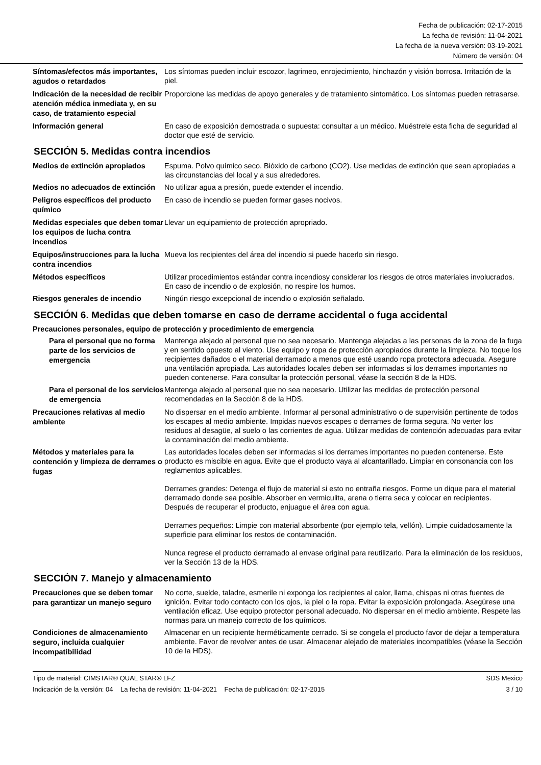Fecha de publicación: 02-17-2015
La fecha de revisión: 11-04-2021
La fecha de la nueva versión: 03-19-2021
Número de versión: 04
Síntomas/efectos más importantes, agudos o retardados
Los síntomas pueden incluir escozor, lagrimeo, enrojecimiento, hinchazón y visión borrosa. Irritación de la piel.
Indicación de la necesidad de recibir atención médica inmediata y, en su caso, de tratamiento especial
Proporcione las medidas de apoyo generales y de tratamiento sintomático. Los síntomas pueden retrasarse.
Información general
En caso de exposición demostrada o supuesta: consultar a un médico. Muéstrele esta ficha de seguridad al doctor que esté de servicio.
SECCIÓN 5. Medidas contra incendios
Medios de extinción apropiados
Espuma. Polvo químico seco. Bióxido de carbono (CO2). Use medidas de extinción que sean apropiadas a las circunstancias del local y a sus alrededores.
Medios no adecuados de extinción
No utilizar agua a presión, puede extender el incendio.
Peligros específicos del producto químico
En caso de incendio se pueden formar gases nocivos.
Medidas especiales que deben tomar los equipos de lucha contra incendios
Llevar un equipamiento de protección apropriado.
Equipos/instrucciones para la lucha contra incendios
Mueva los recipientes del área del incendio si puede hacerlo sin riesgo.
Métodos específicos
Utilizar procedimientos estándar contra incendiosy considerar los riesgos de otros materiales involucrados. En caso de incendio o de explosión, no respire los humos.
Riesgos generales de incendio
Ningún riesgo excepcional de incendio o explosión señalado.
SECCIÓN 6. Medidas que deben tomarse en caso de derrame accidental o fuga accidental
Precauciones personales, equipo de protección y procedimiento de emergencia
Para el personal que no forma parte de los servicios de emergencia
Mantenga alejado al personal que no sea necesario. Mantenga alejadas a las personas de la zona de la fuga y en sentido opuesto al viento. Use equipo y ropa de protección apropiados durante la limpieza. No toque los recipientes dañados o el material derramado a menos que esté usando ropa protectora adecuada. Asegure una ventilación apropiada. Las autoridades locales deben ser informadas si los derrames importantes no pueden contenerse. Para consultar la protección personal, véase la sección 8 de la HDS.
Para el personal de los servicios de emergencia
Mantenga alejado al personal que no sea necesario. Utilizar las medidas de protección personal recomendadas en la Sección 8 de la HDS.
Precauciones relativas al medio ambiente
No dispersar en el medio ambiente. Informar al personal administrativo o de supervisión pertinente de todos los escapes al medio ambiente. Impidas nuevos escapes o derrames de forma segura. No verter los residuos al desagüe, al suelo o las corrientes de agua. Utilizar medidas de contención adecuadas para evitar la contaminación del medio ambiente.
Métodos y materiales para la contención y limpieza de derrames o fugas
Las autoridades locales deben ser informadas si los derrames importantes no pueden contenerse. Este producto es miscible en agua. Evite que el producto vaya al alcantarillado. Limpiar en consonancia con los reglamentos aplicables.
Derrames grandes: Detenga el flujo de material si esto no entraña riesgos. Forme un dique para el material derramado donde sea posible. Absorber en vermiculita, arena o tierra seca y colocar en recipientes. Después de recuperar el producto, enjuague el área con agua.
Derrames pequeños: Limpie con material absorbente (por ejemplo tela, vellón). Limpie cuidadosamente la superficie para eliminar los restos de contaminación.
Nunca regrese el producto derramado al envase original para reutilizarlo. Para la eliminación de los residuos, ver la Sección 13 de la HDS.
SECCIÓN 7. Manejo y almacenamiento
Precauciones que se deben tomar para garantizar un manejo seguro
No corte, suelde, taladre, esmerile ni exponga los recipientes al calor, llama, chispas ni otras fuentes de ignición. Evitar todo contacto con los ojos, la piel o la ropa. Evitar la exposición prolongada. Asegúrese una ventilación eficaz. Use equipo protector personal adecuado. No dispersar en el medio ambiente. Respete las normas para un manejo correcto de los químicos.
Condiciones de almacenamiento seguro, incluida cualquier incompatibilidad
Almacenar en un recipiente herméticamente cerrado. Si se congela el producto favor de dejar a temperatura ambiente. Favor de revolver antes de usar. Almacenar alejado de materiales incompatibles (véase la Sección 10 de la HDS).
Tipo de material: CIMSTAR® QUAL STAR® LFZ SDS Mexico
Indicación de la versión: 04 La fecha de revisión: 11-04-2021 Fecha de publicación: 02-17-2015 3 / 10